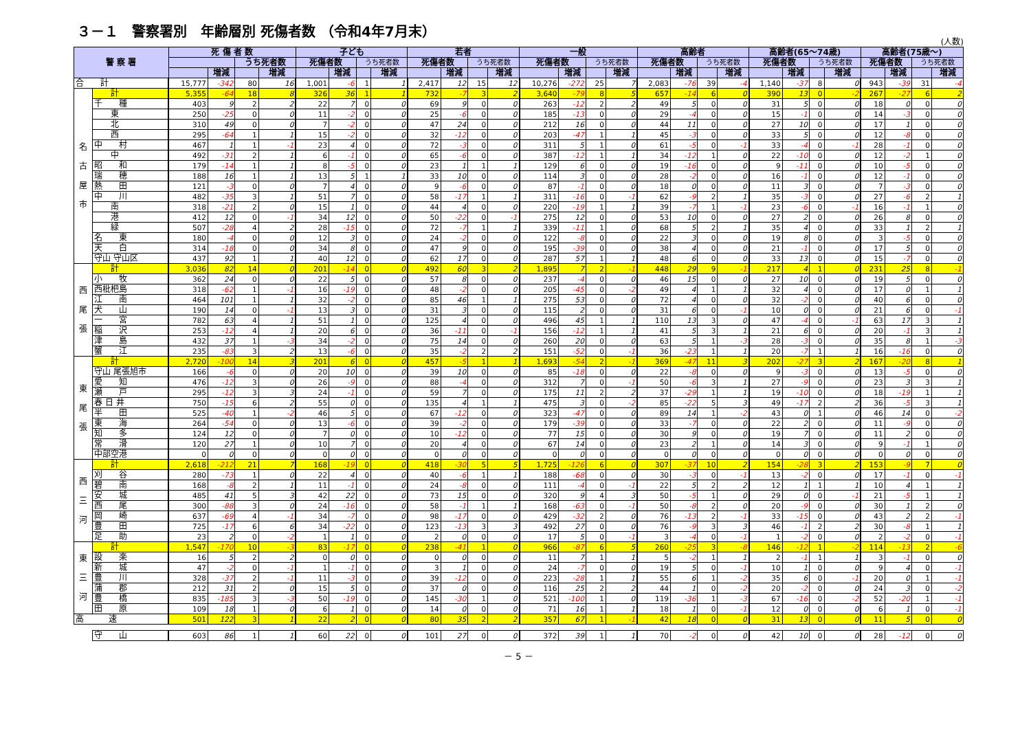３－１　警察署別　年齢層別 死傷者数 （令和4年7月末）
(人数)
| 警 察 署 | | 死 傷 者 数 | | | | 子ども | | | | 若者 | | | | 一般 | | | | 高齢者 | | | | 高齢者(65～74歳) | | | | 高齢者(75歳～) | | | |
| --- | --- | --- | --- | --- | --- | --- | --- | --- | --- | --- | --- | --- | --- | --- | --- | --- | --- | --- | --- | --- | --- | --- | --- | --- | --- | --- | --- | --- | --- |
| | | | | うち死者数 | | 死傷者数 | | うち死者数 | | 死傷者数 | | うち死者数 | | 死傷者数 | | うち死者数 | | 死傷者数 | | うち死者数 | | 死傷者数 | | うち死者数 | | 死傷者数 | | うち死者数 | |
| | | | 増減 | | 増減 | | 増減 | | 増減 | | 増減 | | 増減 | | 増減 | | 増減 | | 増減 | | 増減 | | 増減 | | 増減 | | 増減 | | 増減 |
| 合 計 | | 15,777 | -342 | 80 | 16 | 1,001 | -6 | 1 | 1 | 2,417 | 12 | 15 | 12 | 10,276 | -272 | 25 | 7 | 2,083 | -76 | 39 | -4 | 1,140 | -37 | 8 | 0 | 943 | -39 | 31 | -4 |
| 名 古 屋 市 | 計 | 5,355 | -64 | 18 | 8 | 326 | 36 | 1 | 1 | 732 | -7 | 3 | 2 | 3,640 | -79 | 8 | 5 | 657 | -14 | 6 | 0 | 390 | 13 | 0 | -2 | 267 | -27 | 6 | 2 |
| | 千 種 | 403 | 9 | 2 | 2 | 22 | 7 | 0 | 0 | 69 | 9 | 0 | 0 | 263 | -12 | 2 | 2 | 49 | 5 | 0 | 0 | 31 | 5 | 0 | 0 | 18 | 0 | 0 | 0 |
| | 東 | 250 | -25 | 0 | 0 | 11 | -2 | 0 | 0 | 25 | -6 | 0 | 0 | 185 | -13 | 0 | 0 | 29 | -4 | 0 | 0 | 15 | -1 | 0 | 0 | 14 | -3 | 0 | 0 |
| | 北 | 310 | 49 | 0 | 0 | 7 | -2 | 0 | 0 | 47 | 24 | 0 | 0 | 212 | 16 | 0 | 0 | 44 | 11 | 0 | 0 | 27 | 10 | 0 | 0 | 17 | 1 | 0 | 0 |
| | 西 | 295 | -64 | 1 | 1 | 15 | -2 | 0 | 0 | 32 | -12 | 0 | 0 | 203 | -47 | 1 | 1 | 45 | -3 | 0 | 0 | 33 | 5 | 0 | 0 | 12 | -8 | 0 | 0 |
| | 中 村 | 467 | 1 | 1 | -1 | 23 | 4 | 0 | 0 | 72 | -3 | 0 | 0 | 311 | 5 | 1 | 0 | 61 | -5 | 0 | -1 | 33 | -4 | 0 | -1 | 28 | -1 | 0 | 0 |
| | 中 | 492 | -31 | 2 | 1 | 6 | -1 | 0 | 0 | 65 | -6 | 0 | 0 | 387 | -12 | 1 | 1 | 34 | -12 | 1 | 0 | 22 | -10 | 0 | 0 | 12 | -2 | 1 | 0 |
| | 昭 和 | 179 | -14 | 1 | 1 | 8 | -5 | 0 | 0 | 23 | 1 | 1 | 1 | 129 | 6 | 0 | 0 | 19 | -16 | 0 | 0 | 9 | -11 | 0 | 0 | 10 | -5 | 0 | 0 |
| | 瑞 穂 | 188 | 16 | 1 | 1 | 13 | 5 | 1 | 1 | 33 | 10 | 0 | 0 | 114 | 3 | 0 | 0 | 28 | -2 | 0 | 0 | 16 | -1 | 0 | 0 | 12 | -1 | 0 | 0 |
| | 熱 田 | 121 | -3 | 0 | 0 | 7 | 4 | 0 | 0 | 9 | -6 | 0 | 0 | 87 | -1 | 0 | 0 | 18 | 0 | 0 | 0 | 11 | 3 | 0 | 0 | 7 | -3 | 0 | 0 |
| | 中 川 | 482 | -35 | 3 | 1 | 51 | 7 | 0 | 0 | 58 | -17 | 1 | 1 | 311 | -16 | 0 | -1 | 62 | -9 | 2 | 1 | 35 | -3 | 0 | 0 | 27 | -6 | 2 | 1 |
| | 南 | 318 | -21 | 2 | 0 | 15 | 1 | 0 | 0 | 44 | 4 | 0 | 0 | 220 | -19 | 1 | 1 | 39 | -7 | 1 | -1 | 23 | -6 | 0 | -1 | 16 | -1 | 1 | 0 |
| | 港 | 412 | 12 | 0 | -1 | 34 | 12 | 0 | 0 | 50 | -22 | 0 | -1 | 275 | 12 | 0 | 0 | 53 | 10 | 0 | 0 | 27 | 2 | 0 | 0 | 26 | 8 | 0 | 0 |
| | 緑 | 507 | -28 | 4 | 2 | 28 | -15 | 0 | 0 | 72 | -7 | 1 | 1 | 339 | -11 | 1 | 0 | 68 | 5 | 2 | 1 | 35 | 4 | 0 | 0 | 33 | 1 | 2 | 1 |
| | 名 東 | 180 | -4 | 0 | 0 | 12 | 3 | 0 | 0 | 24 | -2 | 0 | 0 | 122 | -8 | 0 | 0 | 22 | 3 | 0 | 0 | 19 | 8 | 0 | 0 | 3 | -5 | 0 | 0 |
| | 天 白 | 314 | -18 | 0 | 0 | 34 | 8 | 0 | 0 | 47 | 9 | 0 | 0 | 195 | -39 | 0 | 0 | 38 | 4 | 0 | 0 | 21 | -1 | 0 | 0 | 17 | 5 | 0 | 0 |
| | 守山 守山区 | 437 | 92 | 1 | 1 | 40 | 12 | 0 | 0 | 62 | 17 | 0 | 0 | 287 | 57 | 1 | 1 | 48 | 6 | 0 | 0 | 33 | 13 | 0 | 0 | 15 | -7 | 0 | 0 |
| 西 尾 張 | 計 | 3,036 | 82 | 14 | 0 | 201 | -14 | 0 | 0 | 492 | 60 | 3 | 2 | 1,895 | 7 | 2 | -1 | 448 | 29 | 9 | -1 | 217 | 4 | 1 | 0 | 231 | 25 | 8 | -1 |
| | 小 牧 | 362 | 24 | 0 | 0 | 22 | 5 | 0 | 0 | 57 | 8 | 0 | 0 | 237 | -4 | 0 | 0 | 46 | 15 | 0 | 0 | 27 | 10 | 0 | 0 | 19 | 5 | 0 | 0 |
| | 西枇杷島 | 318 | -62 | 1 | -1 | 16 | -19 | 0 | 0 | 48 | -2 | 0 | 0 | 205 | -45 | 0 | -2 | 49 | 4 | 1 | 1 | 32 | 4 | 0 | 0 | 17 | 0 | 1 | 1 |
| | 江 南 | 464 | 101 | 1 | 1 | 32 | -2 | 0 | 0 | 85 | 46 | 1 | 1 | 275 | 53 | 0 | 0 | 72 | 4 | 0 | 0 | 32 | -2 | 0 | 0 | 40 | 6 | 0 | 0 |
| | 犬 山 | 190 | 14 | 0 | -1 | 13 | 3 | 0 | 0 | 31 | 3 | 0 | 0 | 115 | 2 | 0 | 0 | 31 | 6 | 0 | -1 | 10 | 0 | 0 | 0 | 21 | 6 | 0 | -1 |
| | 一 宮 | 782 | 63 | 4 | 1 | 51 | 1 | 0 | 0 | 125 | 4 | 0 | 0 | 496 | 45 | 1 | 1 | 110 | 13 | 3 | 0 | 47 | -4 | 0 | -1 | 63 | 17 | 3 | 1 |
| | 稲 沢 | 253 | -12 | 4 | 1 | 20 | 6 | 0 | 0 | 36 | -11 | 0 | -1 | 156 | -12 | 1 | 1 | 41 | 5 | 3 | 1 | 21 | 6 | 0 | 0 | 20 | -1 | 3 | 1 |
| | 津 島 | 432 | 37 | 1 | -3 | 34 | -2 | 0 | 0 | 75 | 14 | 0 | 0 | 260 | 20 | 0 | 0 | 63 | 5 | 1 | -3 | 28 | -3 | 0 | 0 | 35 | 8 | 1 | -3 |
| | 蟹 江 | 235 | -83 | 3 | 2 | 13 | -6 | 0 | 0 | 35 | -2 | 2 | 2 | 151 | -52 | 0 | -1 | 36 | -23 | 1 | 1 | 20 | -7 | 1 | 1 | 16 | -16 | 0 | 0 |
| 東 尾 張 | 計 | 2,720 | -100 | 14 | 3 | 201 | 6 | 0 | 0 | 457 | -5 | 1 | 1 | 1,693 | -54 | 2 | -1 | 369 | -47 | 11 | 3 | 202 | -27 | 3 | 2 | 167 | -20 | 8 | 1 |
| | 守山 尾張旭市 | 166 | -6 | 0 | 0 | 20 | 10 | 0 | 0 | 39 | 10 | 0 | 0 | 85 | -18 | 0 | 0 | 22 | -8 | 0 | 0 | 9 | -3 | 0 | 0 | 13 | -5 | 0 | 0 |
| | 愛 知 | 476 | -12 | 3 | 0 | 26 | -9 | 0 | 0 | 88 | -4 | 0 | 0 | 312 | 7 | 0 | -1 | 50 | -6 | 3 | 1 | 27 | -9 | 0 | 0 | 23 | 3 | 3 | 1 |
| | 瀬 戸 | 295 | -12 | 3 | 3 | 24 | -1 | 0 | 0 | 59 | 7 | 0 | 0 | 175 | 11 | 2 | 2 | 37 | -29 | 1 | 1 | 19 | -10 | 0 | 0 | 18 | -19 | 1 | 1 |
| | 春 日 井 | 750 | -15 | 6 | 2 | 55 | 0 | 0 | 0 | 135 | 4 | 1 | 1 | 475 | 3 | 0 | -2 | 85 | -22 | 5 | 3 | 49 | -17 | 2 | 2 | 36 | -5 | 3 | 1 |
| | 半 田 | 525 | -40 | 1 | -2 | 46 | 5 | 0 | 0 | 67 | -12 | 0 | 0 | 323 | -47 | 0 | 0 | 89 | 14 | 1 | -2 | 43 | 0 | 1 | 0 | 46 | 14 | 0 | -2 |
| | 東 海 | 264 | -54 | 0 | 0 | 13 | -6 | 0 | 0 | 39 | -2 | 0 | 0 | 179 | -39 | 0 | 0 | 33 | -7 | 0 | 0 | 22 | 2 | 0 | 0 | 11 | -9 | 0 | 0 |
| | 知 多 | 124 | 12 | 0 | 0 | 7 | 0 | 0 | 0 | 10 | -12 | 0 | 0 | 77 | 15 | 0 | 0 | 30 | 9 | 0 | 0 | 19 | 7 | 0 | 0 | 11 | 2 | 0 | 0 |
| | 常 滑 | 120 | 27 | 1 | 0 | 10 | 7 | 0 | 0 | 20 | 4 | 0 | 0 | 67 | 14 | 0 | 0 | 23 | 2 | 1 | 0 | 14 | 3 | 0 | 0 | 9 | -1 | 1 | 0 |
| | 中部空港 | 0 | 0 | 0 | 0 | 0 | 0 | 0 | 0 | 0 | 0 | 0 | 0 | 0 | 0 | 0 | 0 | 0 | 0 | 0 | 0 | 0 | 0 | 0 | 0 | 0 | 0 | 0 | 0 |
| 西 三 河 | 計 | 2,618 | -212 | 21 | 7 | 168 | -19 | 0 | 0 | 418 | -30 | 5 | 5 | 1,725 | -126 | 6 | 0 | 307 | -37 | 10 | 2 | 154 | -28 | 3 | 2 | 153 | -9 | 7 | 0 |
| | 刈 谷 | 280 | -73 | 1 | 0 | 22 | 4 | 0 | 0 | 40 | -6 | 1 | 1 | 188 | -68 | 0 | 0 | 30 | -3 | 0 | -1 | 13 | -2 | 0 | 0 | 17 | -1 | 0 | -1 |
| | 碧 南 | 168 | -8 | 2 | 1 | 11 | -1 | 0 | 0 | 24 | -8 | 0 | 0 | 111 | -4 | 0 | -1 | 22 | 5 | 2 | 2 | 12 | 1 | 1 | 1 | 10 | 4 | 1 | 1 |
| | 安 城 | 485 | 41 | 5 | 3 | 42 | 22 | 0 | 0 | 73 | 15 | 0 | 0 | 320 | 9 | 4 | 3 | 50 | -5 | 1 | 0 | 29 | 0 | 0 | -1 | 21 | -5 | 1 | 1 |
| | 西 尾 | 300 | -88 | 3 | 0 | 24 | -16 | 0 | 0 | 58 | -1 | 1 | 1 | 168 | -63 | 0 | -1 | 50 | -8 | 2 | 0 | 20 | -9 | 0 | 0 | 30 | 1 | 2 | 0 |
| | 岡 崎 | 637 | -69 | 4 | -1 | 34 | -7 | 0 | 0 | 98 | -17 | 0 | 0 | 429 | -32 | 2 | 0 | 76 | -13 | 2 | -1 | 33 | -15 | 0 | 0 | 43 | 2 | 2 | -1 |
| | 豊 田 | 725 | -17 | 6 | 6 | 34 | -22 | 0 | 0 | 123 | -13 | 3 | 3 | 492 | 27 | 0 | 0 | 76 | -9 | 3 | 3 | 46 | -1 | 2 | 2 | 30 | -8 | 1 | 1 |
| | 足 助 | 23 | 2 | 0 | -2 | 1 | 1 | 0 | 0 | 2 | 0 | 0 | 0 | 17 | 5 | 0 | -1 | 3 | -4 | 0 | -1 | 1 | -2 | 0 | 0 | 2 | -2 | 0 | -1 |
| 東 三 河 | 計 | 1,547 | -170 | 10 | -3 | 83 | -17 | 0 | 0 | 238 | -41 | 1 | 0 | 966 | -87 | 6 | 5 | 260 | -25 | 3 | -8 | 146 | -12 | 1 | -2 | 114 | -13 | 2 | -6 |
| | 設 楽 | 16 | 5 | 2 | 2 | 0 | 0 | 0 | 0 | 0 | 0 | 0 | 0 | 11 | 7 | 1 | 1 | 5 | -2 | 1 | 1 | 2 | -1 | 1 | 1 | 3 | -1 | 0 | 0 |
| | 新 城 | 47 | -2 | 0 | -1 | 1 | -1 | 0 | 0 | 3 | 1 | 0 | 0 | 24 | -7 | 0 | 0 | 19 | 5 | 0 | -1 | 10 | 1 | 0 | 0 | 9 | 4 | 0 | -1 |
| | 豊 川 | 328 | -37 | 2 | -1 | 11 | -3 | 0 | 0 | 39 | -12 | 0 | 0 | 223 | -28 | 1 | 1 | 55 | 6 | 1 | -2 | 35 | 6 | 0 | -1 | 20 | 0 | 1 | -1 |
| | 蒲 郡 | 212 | 31 | 2 | 0 | 15 | 5 | 0 | 0 | 37 | 0 | 0 | 0 | 116 | 25 | 2 | 2 | 44 | 1 | 0 | -2 | 20 | -2 | 0 | 0 | 24 | 3 | 0 | -2 |
| | 豊 橋 | 835 | -185 | 3 | -3 | 50 | -19 | 0 | 0 | 145 | -30 | 1 | 0 | 521 | -100 | 1 | 0 | 119 | -36 | 1 | -3 | 67 | -16 | 0 | -2 | 52 | -20 | 1 | -1 |
| | 田 原 | 109 | 18 | 1 | 0 | 6 | 1 | 0 | 0 | 14 | 0 | 0 | 0 | 71 | 16 | 1 | 1 | 18 | 1 | 0 | -1 | 12 | 0 | 0 | 0 | 6 | 1 | 0 | -1 |
| 高 速 | | 501 | 122 | 3 | 1 | 22 | 2 | 0 | 0 | 80 | 35 | 2 | 2 | 357 | 67 | 1 | -1 | 42 | 18 | 0 | 0 | 31 | 13 | 0 | 0 | 11 | 5 | 0 | 0 |
| | 守 山 | 603 | 86 | 1 | 1 | 60 | 22 | 0 | 0 | 101 | 27 | 0 | 0 | 372 | 39 | 1 | 1 | 70 | -2 | 0 | 0 | 42 | 10 | 0 | 0 | 28 | -12 | 0 | 0 |
－ 5 －